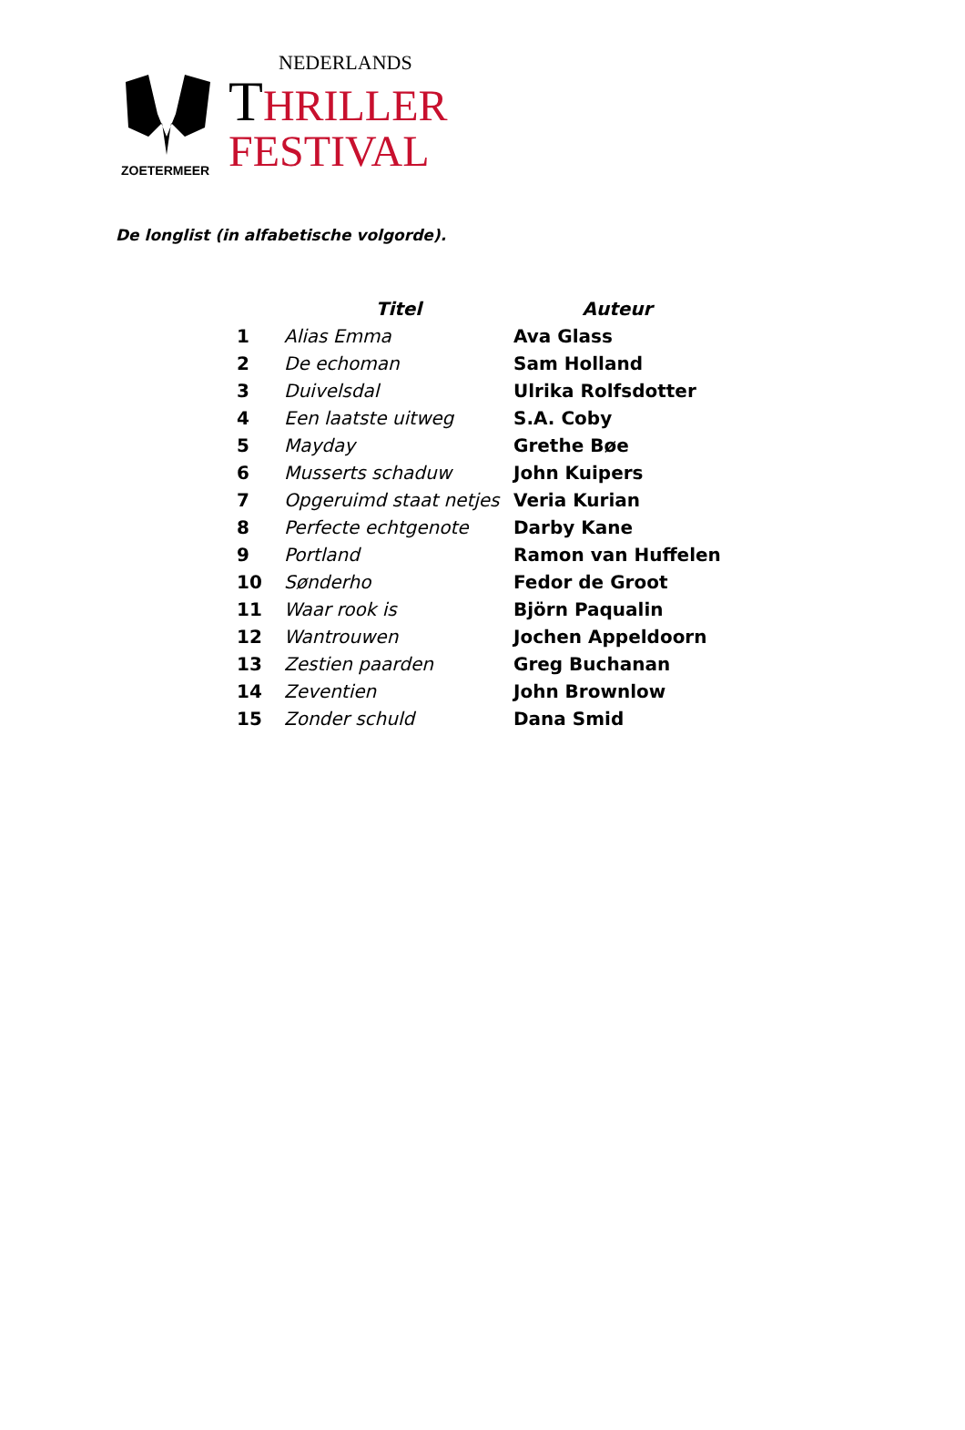ZOETERMEER
NEDERLANDS
THRILLER
FESTIVAL
De longlist (in alfabetische volgorde).
| | Titel | Auteur |
| --- | --- | --- |
| 1 | Alias Emma | Ava Glass |
| 2 | De echoman | Sam Holland |
| 3 | Duivelsdal | Ulrika Rolfsdotter |
| 4 | Een laatste uitweg | S.A. Coby |
| 5 | Mayday | Grethe Bøe |
| 6 | Musserts schaduw | John Kuipers |
| 7 | Opgeruimd staat netjes | Veria Kurian |
| 8 | Perfecte echtgenote | Darby Kane |
| 9 | Portland | Ramon van Huffelen |
| 10 | Sønderho | Fedor de Groot |
| 11 | Waar rook is | Björn Paqualin |
| 12 | Wantrouwen | Jochen Appeldoorn |
| 13 | Zestien paarden | Greg Buchanan |
| 14 | Zeventien | John Brownlow |
| 15 | Zonder schuld | Dana Smid |